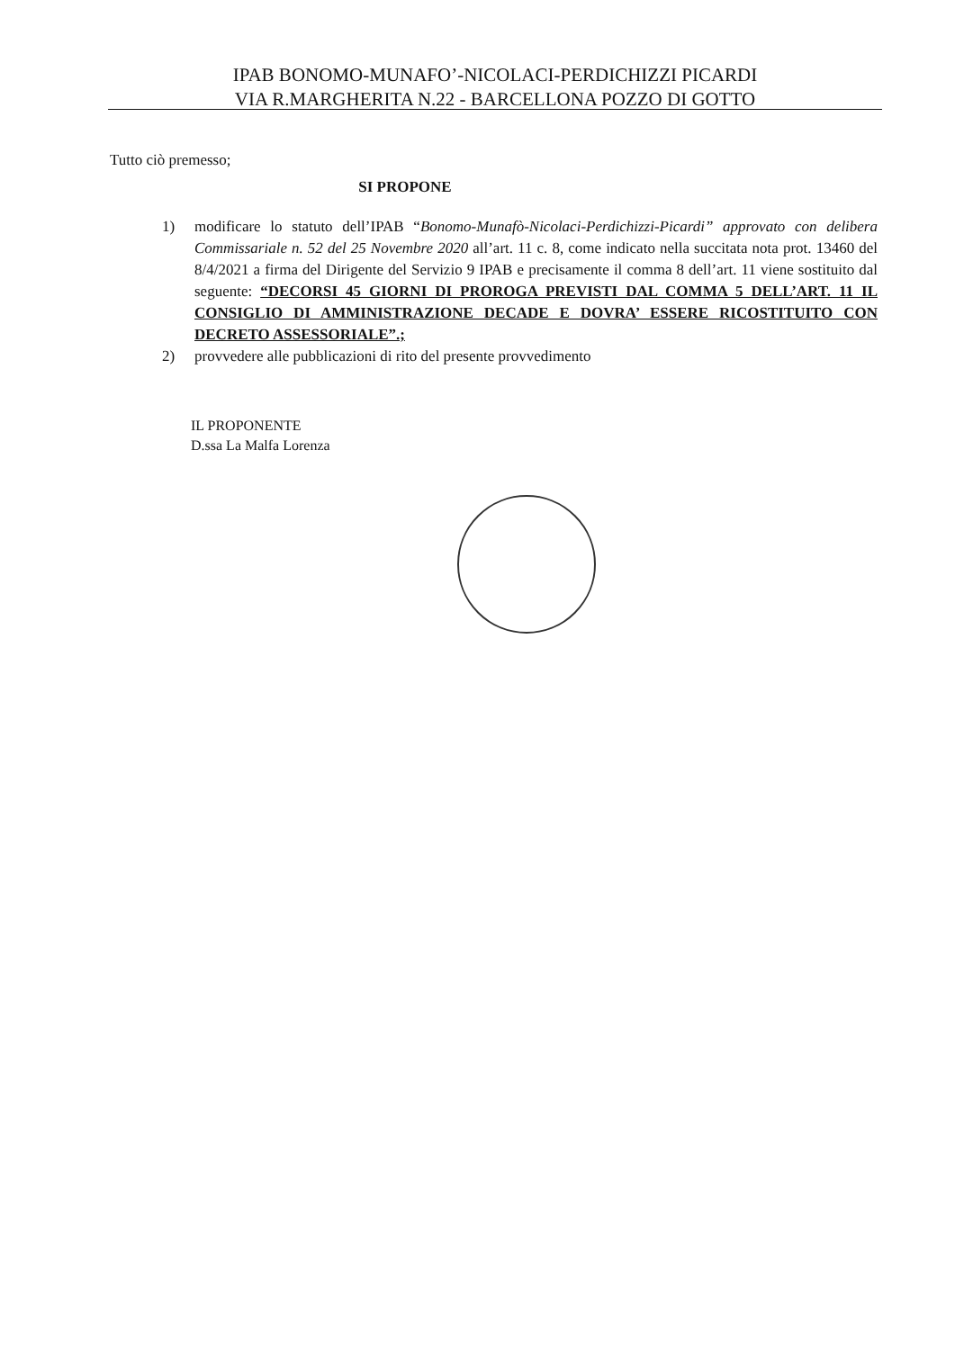IPAB BONOMO-MUNAFO’-NICOLACI-PERDICHIZZI PICARDI
VIA R.MARGHERITA N.22 - BARCELLONA POZZO DI GOTTO
Tutto ciò premesso;
SI PROPONE
1) modificare lo statuto dell’IPAB “Bonomo-Munafò-Nicolaci-Perdichizzi-Picardi” approvato con delibera Commissariale n. 52 del 25 Novembre 2020 all’art. 11 c. 8, come indicato nella succitata nota prot. 13460 del 8/4/2021 a firma del Dirigente del Servizio 9 IPAB e precisamente il comma 8 dell’art. 11 viene sostituito dal seguente: “DECORSI 45 GIORNI DI PROROGA PREVISTI DAL COMMA 5 DELL’ART. 11 IL CONSIGLIO DI AMMINISTRAZIONE DECADE E DOVRA’ ESSERE RICOSTITUITO CON DECRETO ASSESSORIALE”.;
2) provvedere alle pubblicazioni di rito del presente provvedimento
IL PROPONENTE
D.ssa La Malfa Lorenza